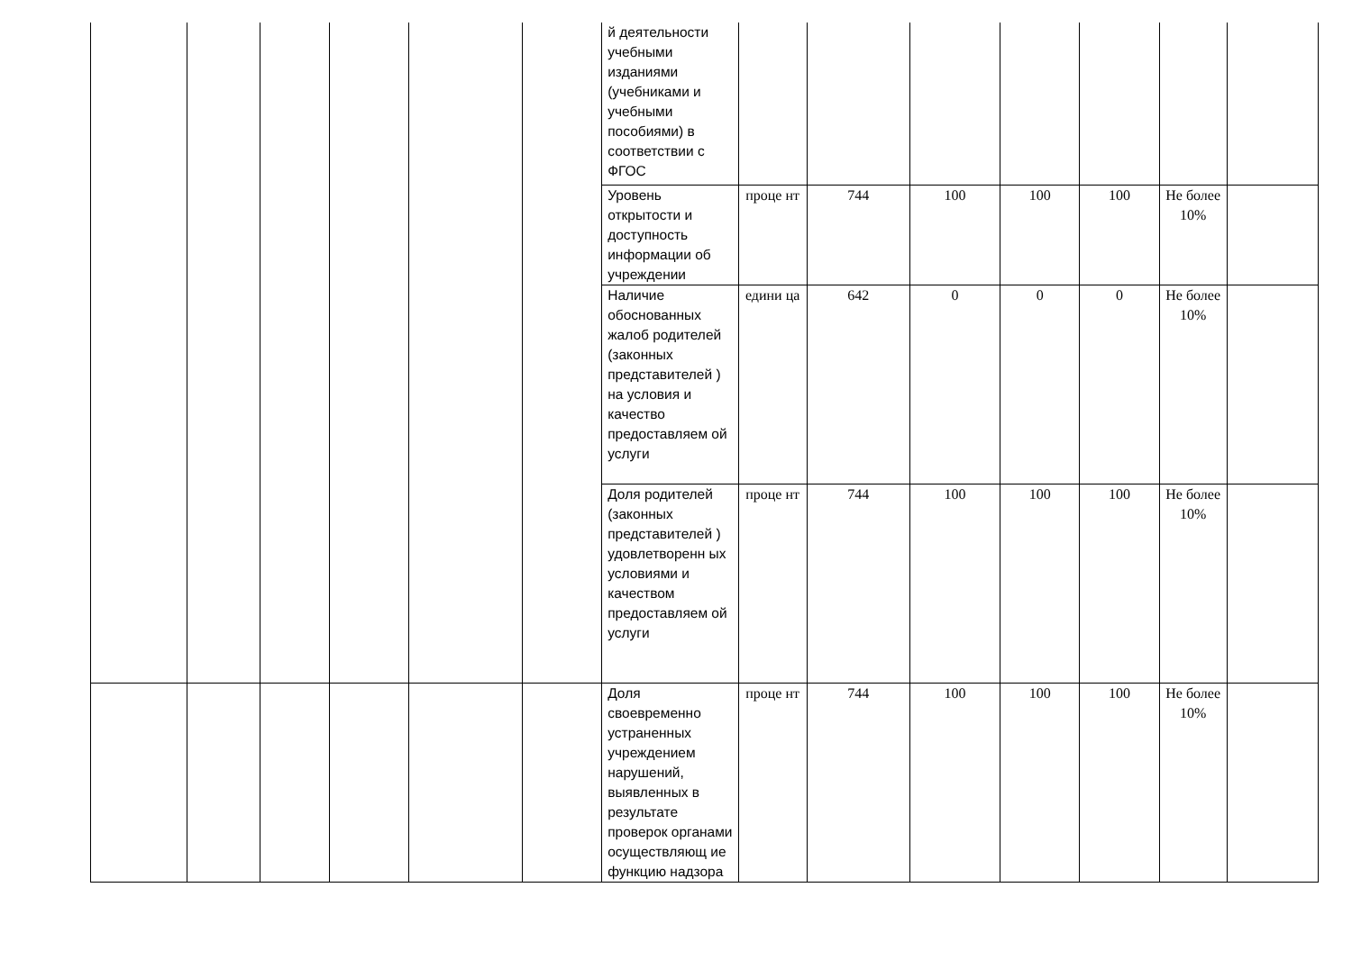| | | | | | | й деятельности учебными изданиями (учебниками и учебными пособиями) в соответствии с ФГОС | | | | | | | |
| | | | | | | Уровень открытости и доступность информации об учреждении | проце нт | 744 | 100 | 100 | 100 | Не более 10% | |
| | | | | | | Наличие обоснованных жалоб родителей (законных представителей ) на условия и качество предоставляем ой услуги | едини ца | 642 | 0 | 0 | 0 | Не более 10% | |
| | | | | | | Доля родителей (законных представителей ) удовлетворенн ых условиями и качеством предоставляем ой услуги | проце нт | 744 | 100 | 100 | 100 | Не более 10% | |
| | | | | | | Доля своевременно устраненных учреждением нарушений, выявленных в результате проверок органами осуществляющ ие функцию надзора | проце нт | 744 | 100 | 100 | 100 | Не более 10% | |